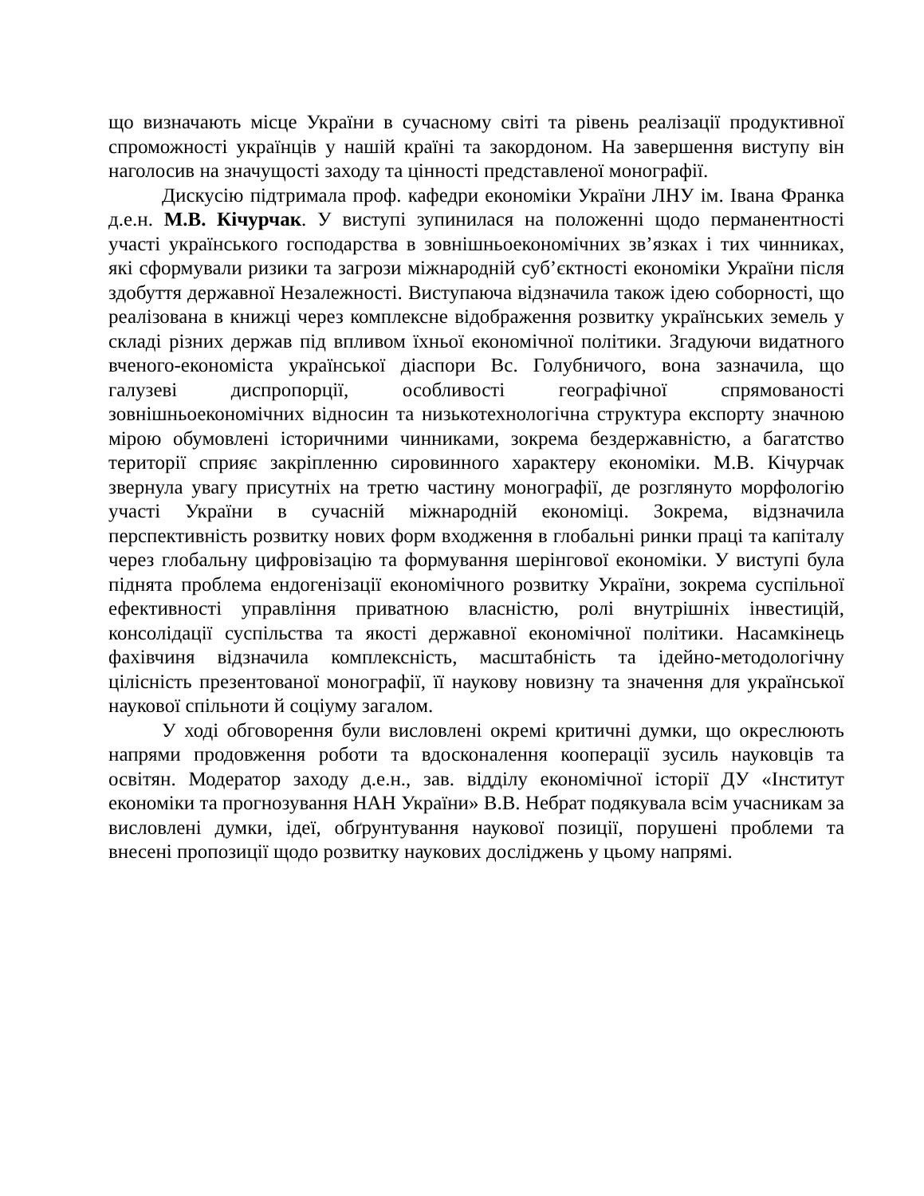що визначають місце України в сучасному світі та рівень реалізації продуктивної спроможності українців у нашій країні та закордоном. На завершення виступу він наголосив на значущості заходу та цінності представленої монографії.
Дискусію підтримала проф. кафедри економіки України ЛНУ ім. Івана Франка д.е.н. М.В. Кічурчак. У виступі зупинилася на положенні щодо перманентності участі українського господарства в зовнішньоекономічних зв’язках і тих чинниках, які сформували ризики та загрози міжнародній суб’єктності економіки України після здобуття державної Незалежності. Виступаюча відзначила також ідею соборності, що реалізована в книжці через комплексне відображення розвитку українських земель у складі різних держав під впливом їхньої економічної політики. Згадуючи видатного вченого-економіста української діаспори Вс. Голубничого, вона зазначила, що галузеві диспропорції, особливості географічної спрямованості зовнішньоекономічних відносин та низькотехнологічна структура експорту значною мірою обумовлені історичними чинниками, зокрема бездержавністю, а багатство території сприяє закріпленню сировинного характеру економіки. М.В. Кічурчак звернула увагу присутніх на третю частину монографії, де розглянуто морфологію участі України в сучасній міжнародній економіці. Зокрема, відзначила перспективність розвитку нових форм входження в глобальні ринки праці та капіталу через глобальну цифровізацію та формування шерінгової економіки. У виступі була піднята проблема ендогенізації економічного розвитку України, зокрема суспільної ефективності управління приватною власністю, ролі внутрішніх інвестицій, консолідації суспільства та якості державної економічної політики. Насамкінець фахівчиня відзначила комплексність, масштабність та ідейно-методологічну цілісність презентованої монографії, її наукову новизну та значення для української наукової спільноти й соціуму загалом.
У ході обговорення були висловлені окремі критичні думки, що окреслюють напрями продовження роботи та вдосконалення кооперації зусиль науковців та освітян. Модератор заходу д.е.н., зав. відділу економічної історії ДУ «Інститут економіки та прогнозування НАН України» В.В. Небрат подякувала всім учасникам за висловлені думки, ідеї, обґрунтування наукової позиції, порушені проблеми та внесені пропозиції щодо розвитку наукових досліджень у цьому напрямі.